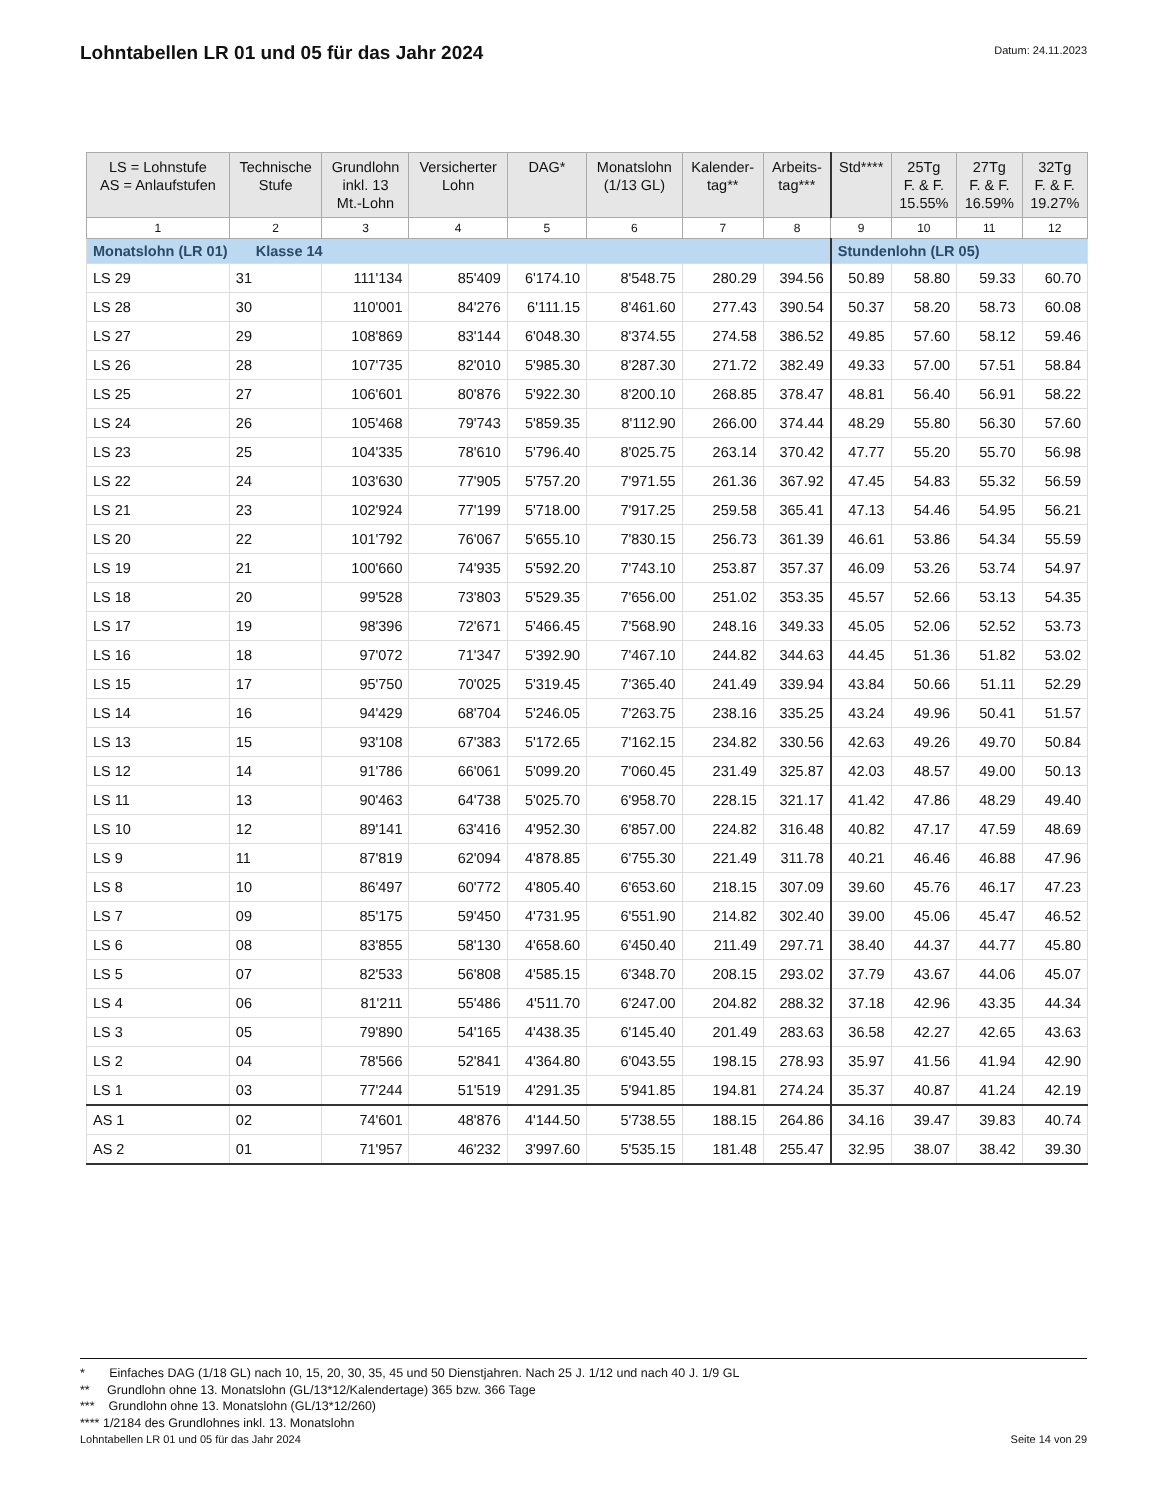Lohntabellen LR 01 und 05 für das Jahr 2024
Datum: 24.11.2023
| LS = Lohnstufe AS = Anlaufstufen | Technische Stufe | Grundlohn inkl. 13 Mt.-Lohn | Versicherter Lohn | DAG* | Monatslohn (1/13 GL) | Kalender- tag** | Arbeits- tag*** | Std**** | 25Tg F. & F. 15.55% | 27Tg F. & F. 16.59% | 32Tg F. & F. 19.27% |
| --- | --- | --- | --- | --- | --- | --- | --- | --- | --- | --- | --- |
| 1 | 2 | 3 | 4 | 5 | 6 | 7 | 8 | 9 | 10 | 11 | 12 |
| Monatslohn (LR 01) Klasse 14 | | | | | | | | Stundenlohn (LR 05) | | | |
| LS 29 | 31 | 111'134 | 85'409 | 6'174.10 | 8'548.75 | 280.29 | 394.56 | 50.89 | 58.80 | 59.33 | 60.70 |
| LS 28 | 30 | 110'001 | 84'276 | 6'111.15 | 8'461.60 | 277.43 | 390.54 | 50.37 | 58.20 | 58.73 | 60.08 |
| LS 27 | 29 | 108'869 | 83'144 | 6'048.30 | 8'374.55 | 274.58 | 386.52 | 49.85 | 57.60 | 58.12 | 59.46 |
| LS 26 | 28 | 107'735 | 82'010 | 5'985.30 | 8'287.30 | 271.72 | 382.49 | 49.33 | 57.00 | 57.51 | 58.84 |
| LS 25 | 27 | 106'601 | 80'876 | 5'922.30 | 8'200.10 | 268.85 | 378.47 | 48.81 | 56.40 | 56.91 | 58.22 |
| LS 24 | 26 | 105'468 | 79'743 | 5'859.35 | 8'112.90 | 266.00 | 374.44 | 48.29 | 55.80 | 56.30 | 57.60 |
| LS 23 | 25 | 104'335 | 78'610 | 5'796.40 | 8'025.75 | 263.14 | 370.42 | 47.77 | 55.20 | 55.70 | 56.98 |
| LS 22 | 24 | 103'630 | 77'905 | 5'757.20 | 7'971.55 | 261.36 | 367.92 | 47.45 | 54.83 | 55.32 | 56.59 |
| LS 21 | 23 | 102'924 | 77'199 | 5'718.00 | 7'917.25 | 259.58 | 365.41 | 47.13 | 54.46 | 54.95 | 56.21 |
| LS 20 | 22 | 101'792 | 76'067 | 5'655.10 | 7'830.15 | 256.73 | 361.39 | 46.61 | 53.86 | 54.34 | 55.59 |
| LS 19 | 21 | 100'660 | 74'935 | 5'592.20 | 7'743.10 | 253.87 | 357.37 | 46.09 | 53.26 | 53.74 | 54.97 |
| LS 18 | 20 | 99'528 | 73'803 | 5'529.35 | 7'656.00 | 251.02 | 353.35 | 45.57 | 52.66 | 53.13 | 54.35 |
| LS 17 | 19 | 98'396 | 72'671 | 5'466.45 | 7'568.90 | 248.16 | 349.33 | 45.05 | 52.06 | 52.52 | 53.73 |
| LS 16 | 18 | 97'072 | 71'347 | 5'392.90 | 7'467.10 | 244.82 | 344.63 | 44.45 | 51.36 | 51.82 | 53.02 |
| LS 15 | 17 | 95'750 | 70'025 | 5'319.45 | 7'365.40 | 241.49 | 339.94 | 43.84 | 50.66 | 51.11 | 52.29 |
| LS 14 | 16 | 94'429 | 68'704 | 5'246.05 | 7'263.75 | 238.16 | 335.25 | 43.24 | 49.96 | 50.41 | 51.57 |
| LS 13 | 15 | 93'108 | 67'383 | 5'172.65 | 7'162.15 | 234.82 | 330.56 | 42.63 | 49.26 | 49.70 | 50.84 |
| LS 12 | 14 | 91'786 | 66'061 | 5'099.20 | 7'060.45 | 231.49 | 325.87 | 42.03 | 48.57 | 49.00 | 50.13 |
| LS 11 | 13 | 90'463 | 64'738 | 5'025.70 | 6'958.70 | 228.15 | 321.17 | 41.42 | 47.86 | 48.29 | 49.40 |
| LS 10 | 12 | 89'141 | 63'416 | 4'952.30 | 6'857.00 | 224.82 | 316.48 | 40.82 | 47.17 | 47.59 | 48.69 |
| LS 9 | 11 | 87'819 | 62'094 | 4'878.85 | 6'755.30 | 221.49 | 311.78 | 40.21 | 46.46 | 46.88 | 47.96 |
| LS 8 | 10 | 86'497 | 60'772 | 4'805.40 | 6'653.60 | 218.15 | 307.09 | 39.60 | 45.76 | 46.17 | 47.23 |
| LS 7 | 09 | 85'175 | 59'450 | 4'731.95 | 6'551.90 | 214.82 | 302.40 | 39.00 | 45.06 | 45.47 | 46.52 |
| LS 6 | 08 | 83'855 | 58'130 | 4'658.60 | 6'450.40 | 211.49 | 297.71 | 38.40 | 44.37 | 44.77 | 45.80 |
| LS 5 | 07 | 82'533 | 56'808 | 4'585.15 | 6'348.70 | 208.15 | 293.02 | 37.79 | 43.67 | 44.06 | 45.07 |
| LS 4 | 06 | 81'211 | 55'486 | 4'511.70 | 6'247.00 | 204.82 | 288.32 | 37.18 | 42.96 | 43.35 | 44.34 |
| LS 3 | 05 | 79'890 | 54'165 | 4'438.35 | 6'145.40 | 201.49 | 283.63 | 36.58 | 42.27 | 42.65 | 43.63 |
| LS 2 | 04 | 78'566 | 52'841 | 4'364.80 | 6'043.55 | 198.15 | 278.93 | 35.97 | 41.56 | 41.94 | 42.90 |
| LS 1 | 03 | 77'244 | 51'519 | 4'291.35 | 5'941.85 | 194.81 | 274.24 | 35.37 | 40.87 | 41.24 | 42.19 |
| AS 1 | 02 | 74'601 | 48'876 | 4'144.50 | 5'738.55 | 188.15 | 264.86 | 34.16 | 39.47 | 39.83 | 40.74 |
| AS 2 | 01 | 71'957 | 46'232 | 3'997.60 | 5'535.15 | 181.48 | 255.47 | 32.95 | 38.07 | 38.42 | 39.30 |
* Einfaches DAG (1/18 GL) nach 10, 15, 20, 30, 35, 45 und 50 Dienstjahren. Nach 25 J. 1/12 und nach 40 J. 1/9 GL
** Grundlohn ohne 13. Monatslohn (GL/13*12/Kalendertage) 365 bzw. 366 Tage
*** Grundlohn ohne 13. Monatslohn (GL/13*12/260)
**** 1/2184 des Grundlohnes inkl. 13. Monatslohn
Lohntabellen LR 01 und 05 für das Jahr 2024 Seite 14 von 29